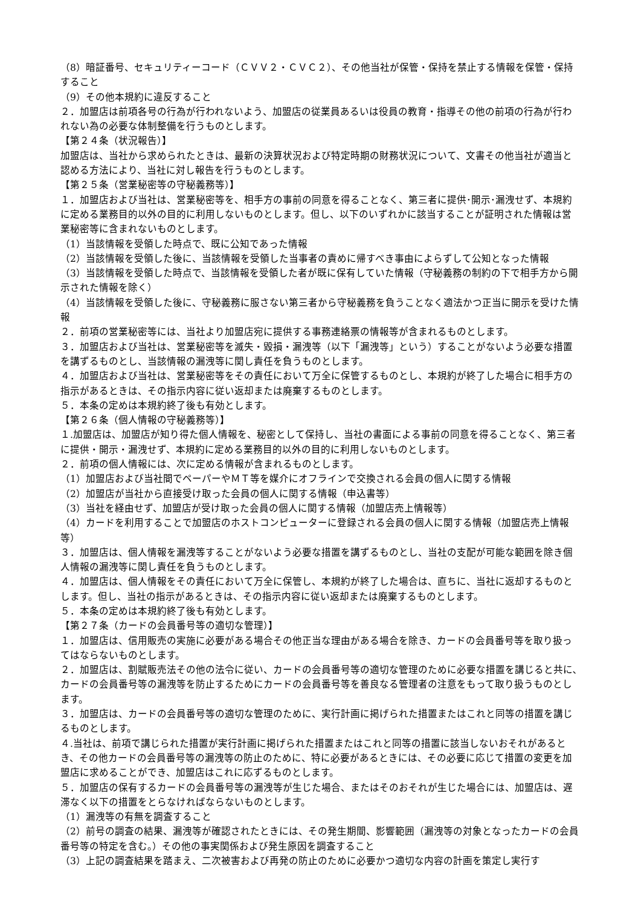（8）暗証番号、セキュリティーコード（ＣＶＶ２・ＣＶＣ２）、その他当社が保管・保持を禁止する情報を保管・保持すること
（9）その他本規約に違反すること
２．加盟店は前項各号の行為が行われないよう、加盟店の従業員あるいは役員の教育・指導その他の前項の行為が行われない為の必要な体制整備を行うものとします。
【第２４条（状況報告）】
加盟店は、当社から求められたときは、最新の決算状況および特定時期の財務状況について、文書その他当社が適当と認める方法により、当社に対し報告を行うものとします。
【第２５条（営業秘密等の守秘義務等）】
１．加盟店および当社は、営業秘密等を、相手方の事前の同意を得ることなく、第三者に提供･開示･漏洩せず、本規約に定める業務目的以外の目的に利用しないものとします。但し、以下のいずれかに該当することが証明された情報は営業秘密等に含まれないものとします。
（1）当該情報を受領した時点で、既に公知であった情報
（2）当該情報を受領した後に、当該情報を受領した当事者の責めに帰すべき事由によらずして公知となった情報
（3）当該情報を受領した時点で、当該情報を受領した者が既に保有していた情報（守秘義務の制約の下で相手方から開示された情報を除く）
（4）当該情報を受領した後に、守秘義務に服さない第三者から守秘義務を負うことなく適法かつ正当に開示を受けた情報
２．前項の営業秘密等には、当社より加盟店宛に提供する事務連絡票の情報等が含まれるものとします。
３．加盟店および当社は、営業秘密等を滅失・毀損・漏洩等（以下「漏洩等」という）することがないよう必要な措置を講ずるものとし、当該情報の漏洩等に関し責任を負うものとします。
４．加盟店および当社は、営業秘密等をその責任において万全に保管するものとし、本規約が終了した場合に相手方の指示があるときは、その指示内容に従い返却または廃棄するものとします。
５．本条の定めは本規約終了後も有効とします。
【第２６条（個人情報の守秘義務等）】
１.加盟店は、加盟店が知り得た個人情報を、秘密として保持し、当社の書面による事前の同意を得ることなく、第三者に提供・開示・漏洩せず、本規約に定める業務目的以外の目的に利用しないものとします。
２．前項の個人情報には、次に定める情報が含まれるものとします。
（1）加盟店および当社間でペーパーやＭＴ等を媒介にオフラインで交換される会員の個人に関する情報
（2）加盟店が当社から直接受け取った会員の個人に関する情報（申込書等）
（3）当社を経由せず、加盟店が受け取った会員の個人に関する情報（加盟店売上情報等）
（4）カードを利用することで加盟店のホストコンピューターに登録される会員の個人に関する情報（加盟店売上情報等）
３．加盟店は、個人情報を漏洩等することがないよう必要な措置を講ずるものとし、当社の支配が可能な範囲を除き個人情報の漏洩等に関し責任を負うものとします。
４．加盟店は、個人情報をその責任において万全に保管し、本規約が終了した場合は、直ちに、当社に返却するものとします。但し、当社の指示があるときは、その指示内容に従い返却または廃棄するものとします。
５．本条の定めは本規約終了後も有効とします。
【第２７条（カードの会員番号等の適切な管理）】
１．加盟店は、信用販売の実施に必要がある場合その他正当な理由がある場合を除き、カードの会員番号等を取り扱ってはならないものとします。
２．加盟店は、割賦販売法その他の法令に従い、カードの会員番号等の適切な管理のために必要な措置を講じると共に､カードの会員番号等の漏洩等を防止するためにカードの会員番号等を善良なる管理者の注意をもって取り扱うものとします。
３．加盟店は、カードの会員番号等の適切な管理のために、実行計画に掲げられた措置またはこれと同等の措置を講じるものとします。
４.当社は、前項で講じられた措置が実行計画に掲げられた措置またはこれと同等の措置に該当しないおそれがあるとき、その他カードの会員番号等の漏洩等の防止のために、特に必要があるときには、その必要に応じて措置の変更を加盟店に求めることができ、加盟店はこれに応ずるものとします。
５．加盟店の保有するカードの会員番号等の漏洩等が生じた場合、またはそのおそれが生じた場合には、加盟店は、遅滞なく以下の措置をとらなければならないものとします。
（1）漏洩等の有無を調査すること
（2）前号の調査の結果、漏洩等が確認されたときには、その発生期間、影響範囲（漏洩等の対象となったカードの会員番号等の特定を含む。）その他の事実関係および発生原因を調査すること
（3）上記の調査結果を踏まえ、二次被害および再発の防止のために必要かつ適切な内容の計画を策定し実行す